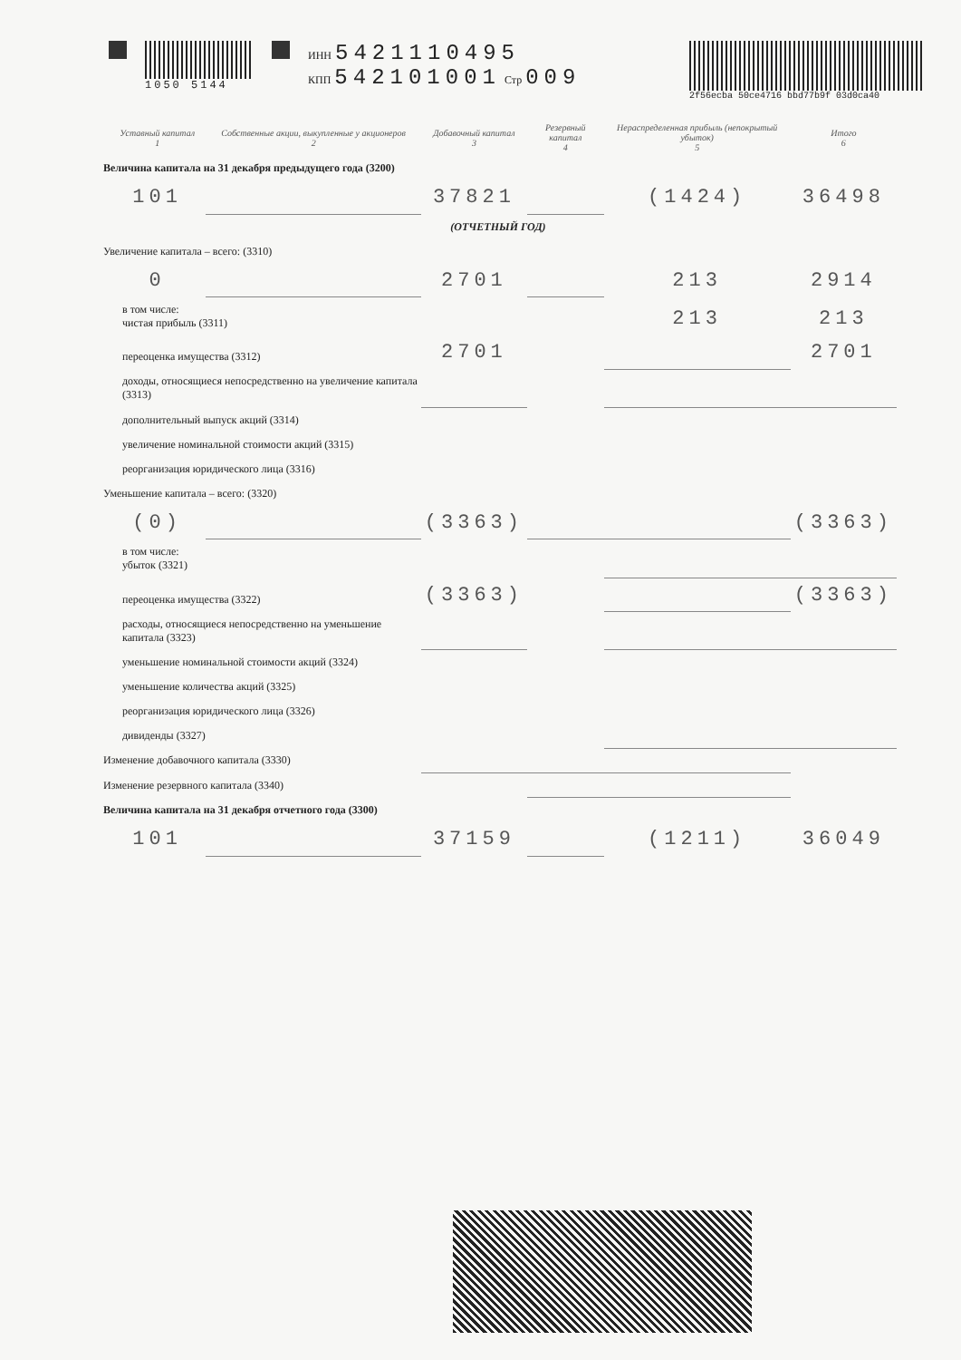1050 5144 ИНН 5421110495
КПП 542101001 Стр 009
2f56ecba 50ce4716 bbd77b9f 03d0ca40
| | Уставный капитал 1 | Собственные акции, выкупленные у акционеров 2 | Добавочный капитал 3 | Резервный капитал 4 | Нераспределенная прибыль (непокрытый убыток) 5 | Итого 6 |
| --- | --- | --- | --- | --- | --- | --- |
| Величина капитала на 31 декабря предыдущего года (3200) | | | | | | |
| | 101 | | 37821 | | (1424) | 36498 |
| (ОТЧЕТНЫЙ ГОД) | | | | | | |
| Увеличение капитала – всего: (3310) | | | | | | |
| | 0 | | 2701 | | 213 | 2914 |
| в том числе: чистая прибыль (3311) | | | | | 213 | 213 |
| переоценка имущества (3312) | | | 2701 | | | 2701 |
| доходы, относящиеся непосредственно на увеличение капитала (3313) | | | | | | |
| дополнительный выпуск акций (3314) | | | | | | |
| увеличение номинальной стоимости акций (3315) | | | | | | |
| реорганизация юридического лица (3316) | | | | | | |
| Уменьшение капитала – всего: (3320) | | | | | | |
| | (0) | | (3363) | | | (3363) |
| в том числе: убыток (3321) | | | | | | |
| переоценка имущества (3322) | | | (3363) | | | (3363) |
| расходы, относящиеся непосредственно на уменьшение капитала (3323) | | | | | | |
| уменьшение номинальной стоимости акций (3324) | | | | | | |
| уменьшение количества акций (3325) | | | | | | |
| реорганизация юридического лица (3326) | | | | | | |
| дивиденды (3327) | | | | | | |
| Изменение добавочного капитала (3330) | | | | | | |
| Изменение резервного капитала (3340) | | | | | | |
| Величина капитала на 31 декабря отчетного года (3300) | | | | | | |
| | 101 | | 37159 | | (1211) | 36049 |